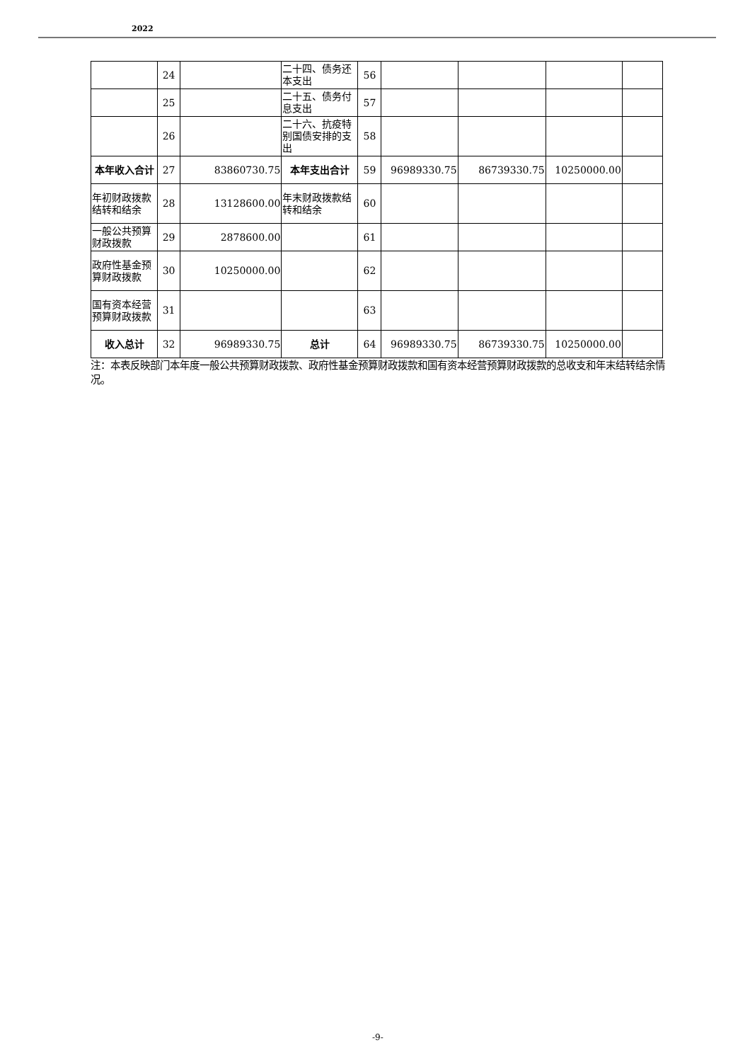2022
| | 24 | | 二十四、债务还本支出 | 56 | | | | |
| | 25 | | 二十五、债务付息支出 | 57 | | | | |
| | 26 | | 二十六、抗疫特别国债安排的支出 | 58 | | | | |
| 本年收入合计 | 27 | 83860730.75 | 本年支出合计 | 59 | 96989330.75 | 86739330.75 | 10250000.00 | |
| 年初财政拨款结转和结余 | 28 | 13128600.00 | 年末财政拨款结转和结余 | 60 | | | | |
| 一般公共预算财政拨款 | 29 | 2878600.00 | | 61 | | | | |
| 政府性基金预算财政拨款 | 30 | 10250000.00 | | 62 | | | | |
| 国有资本经营预算财政拨款 | 31 | | | 63 | | | | |
| 收入总计 | 32 | 96989330.75 | 总计 | 64 | 96989330.75 | 86739330.75 | 10250000.00 | |
注：本表反映部门本年度一般公共预算财政拨款、政府性基金预算财政拨款和国有资本经营预算财政拨款的总收支和年末结转结余情况。
-9-